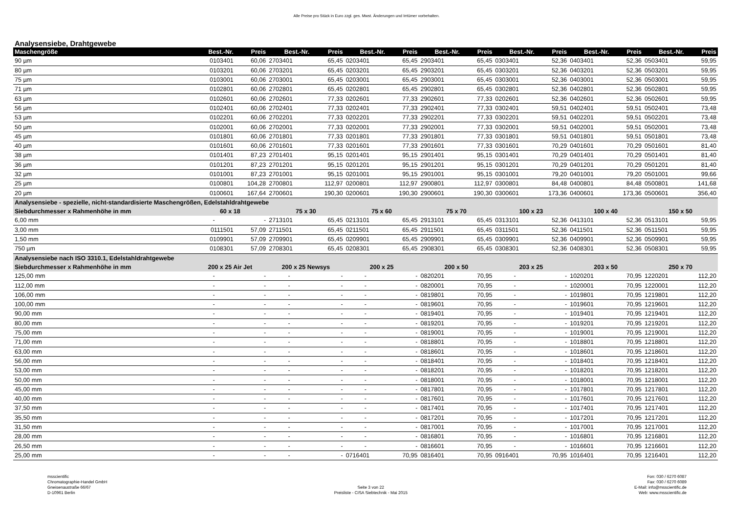Alle Preise pro Stück in Euro zzgl. ges. Mwst. Änderungen und Irrtümer vorbehalten.
Analysensiebe, Drahtgewebe
| Maschengröße | Best.-Nr. | Preis | Best.-Nr. | Preis | Best.-Nr. | Preis | Best.-Nr. | Preis | Best.-Nr. | Preis | Best.-Nr. | Preis | Best.-Nr. | Preis |
| --- | --- | --- | --- | --- | --- | --- | --- | --- | --- | --- | --- | --- | --- | --- |
| 90 µm | 0103401 | 60,06 | 2703401 | 65,45 | 0203401 | 65,45 | 2903401 | 65,45 | 0303401 | 52,36 | 0403401 | 52,36 | 0503401 | 59,95 |
| 80 µm | 0103201 | 60,06 | 2703201 | 65,45 | 0203201 | 65,45 | 2903201 | 65,45 | 0303201 | 52,36 | 0403201 | 52,36 | 0503201 | 59,95 |
| 75 µm | 0103001 | 60,06 | 2703001 | 65,45 | 0203001 | 65,45 | 2903001 | 65,45 | 0303001 | 52,36 | 0403001 | 52,36 | 0503001 | 59,95 |
| 71 µm | 0102801 | 60,06 | 2702801 | 65,45 | 0202801 | 65,45 | 2902801 | 65,45 | 0302801 | 52,36 | 0402801 | 52,36 | 0502801 | 59,95 |
| 63 µm | 0102601 | 60,06 | 2702601 | 77,33 | 0202601 | 77,33 | 2902601 | 77,33 | 0202601 | 52,36 | 0402601 | 52,36 | 0502601 | 59,95 |
| 56 µm | 0102401 | 60,06 | 2702401 | 77,33 | 0202401 | 77,33 | 2902401 | 77,33 | 0302401 | 59,51 | 0402401 | 59,51 | 0502401 | 73,48 |
| 53 µm | 0102201 | 60,06 | 2702201 | 77,33 | 0202201 | 77,33 | 2902201 | 77,33 | 0302201 | 59,51 | 0402201 | 59,51 | 0502201 | 73,48 |
| 50 µm | 0102001 | 60,06 | 2702001 | 77,33 | 0202001 | 77,33 | 2902001 | 77,33 | 0302001 | 59,51 | 0402001 | 59,51 | 0502001 | 73,48 |
| 45 µm | 0101801 | 60,06 | 2701801 | 77,33 | 0201801 | 77,33 | 2901801 | 77,33 | 0301801 | 59,51 | 0401801 | 59,51 | 0501801 | 73,48 |
| 40 µm | 0101601 | 60,06 | 2701601 | 77,33 | 0201601 | 77,33 | 2901601 | 77,33 | 0301601 | 70,29 | 0401601 | 70,29 | 0501601 | 81,40 |
| 38 µm | 0101401 | 87,23 | 2701401 | 95,15 | 0201401 | 95,15 | 2901401 | 95,15 | 0301401 | 70,29 | 0401401 | 70,29 | 0501401 | 81,40 |
| 36 µm | 0101201 | 87,23 | 2701201 | 95,15 | 0201201 | 95,15 | 2901201 | 95,15 | 0301201 | 70,29 | 0401201 | 70,29 | 0501201 | 81,40 |
| 32 µm | 0101001 | 87,23 | 2701001 | 95,15 | 0201001 | 95,15 | 2901001 | 95,15 | 0301001 | 79,20 | 0401001 | 79,20 | 0501001 | 99,66 |
| 25 µm | 0100801 | 104,28 | 2700801 | 112,97 | 0200801 | 112,97 | 2900801 | 112,97 | 0300801 | 84,48 | 0400801 | 84,48 | 0500801 | 141,68 |
| 20 µm | 0100601 | 167,64 | 2700601 | 190,30 | 0200601 | 190,30 | 2900601 | 190,30 | 0300601 | 173,36 | 0400601 | 173,36 | 0500601 | 356,40 |
| Analysensiebe - spezielle, nicht-standardisierte Maschengrößen, Edelstahldrahtgewebe | | | | | | | | | | | | | | |
| Siebdurchmesser x Rahmenhöhe in mm | 60 x 18 | | 75 x 30 | | 75 x 60 | | 75 x 70 | | 100 x 23 | | 100 x 40 | | 150 x 50 | |
| 6,00 mm | - | - | 2713101 | 65,45 | 0213101 | 65,45 | 2913101 | 65,45 | 0313101 | 52,36 | 0413101 | 52,36 | 0513101 | 59,95 |
| 3,00 mm | 0111501 | 57,09 | 2711501 | 65,45 | 0211501 | 65,45 | 2911501 | 65,45 | 0311501 | 52,36 | 0411501 | 52,36 | 0511501 | 59,95 |
| 1,50 mm | 0109901 | 57,09 | 2709901 | 65,45 | 0209901 | 65,45 | 2909901 | 65,45 | 0309901 | 52,36 | 0409901 | 52,36 | 0509901 | 59,95 |
| 750 µm | 0108301 | 57,09 | 2708301 | 65,45 | 0208301 | 65,45 | 2908301 | 65,45 | 0308301 | 52,36 | 0408301 | 52,36 | 0508301 | 59,95 |
| Analysensiebe nach ISO 3310.1, Edelstahldrahtgewebe | | | | | | | | | | | | | | |
| Siebdurchmesser x Rahmenhöhe in mm | 200 x 25 Air Jet | | 200 x 25 Newsys | | 200 x 25 | | 200 x 50 | | 203 x 25 | | 203 x 50 | | 250 x 70 | |
| 125,00 mm | - | - | - | - | - | - | 0820201 | 70,95 | - | - | 1020201 | 70,95 | 1220201 | 112,20 |
| 112,00 mm | - | - | - | - | - | - | 0820001 | 70,95 | - | - | 1020001 | 70,95 | 1220001 | 112,20 |
| 106,00 mm | - | - | - | - | - | - | 0819801 | 70,95 | - | - | 1019801 | 70,95 | 1219801 | 112,20 |
| 100,00 mm | - | - | - | - | - | - | 0819601 | 70,95 | - | - | 1019601 | 70,95 | 1219601 | 112,20 |
| 90,00 mm | - | - | - | - | - | - | 0819401 | 70,95 | - | - | 1019401 | 70,95 | 1219401 | 112,20 |
| 80,00 mm | - | - | - | - | - | - | 0819201 | 70,95 | - | - | 1019201 | 70,95 | 1219201 | 112,20 |
| 75,00 mm | - | - | - | - | - | - | 0819001 | 70,95 | - | - | 1019001 | 70,95 | 1219001 | 112,20 |
| 71,00 mm | - | - | - | - | - | - | 0818801 | 70,95 | - | - | 1018801 | 70,95 | 1218801 | 112,20 |
| 63,00 mm | - | - | - | - | - | - | 0818601 | 70,95 | - | - | 1018601 | 70,95 | 1218601 | 112,20 |
| 56,00 mm | - | - | - | - | - | - | 0818401 | 70,95 | - | - | 1018401 | 70,95 | 1218401 | 112,20 |
| 53,00 mm | - | - | - | - | - | - | 0818201 | 70,95 | - | - | 1018201 | 70,95 | 1218201 | 112,20 |
| 50,00 mm | - | - | - | - | - | - | 0818001 | 70,95 | - | - | 1018001 | 70,95 | 1218001 | 112,20 |
| 45,00 mm | - | - | - | - | - | - | 0817801 | 70,95 | - | - | 1017801 | 70,95 | 1217801 | 112,20 |
| 40,00 mm | - | - | - | - | - | - | 0817601 | 70,95 | - | - | 1017601 | 70,95 | 1217601 | 112,20 |
| 37,50 mm | - | - | - | - | - | - | 0817401 | 70,95 | - | - | 1017401 | 70,95 | 1217401 | 112,20 |
| 35,50 mm | - | - | - | - | - | - | 0817201 | 70,95 | - | - | 1017201 | 70,95 | 1217201 | 112,20 |
| 31,50 mm | - | - | - | - | - | - | 0817001 | 70,95 | - | - | 1017001 | 70,95 | 1217001 | 112,20 |
| 28,00 mm | - | - | - | - | - | - | 0816801 | 70,95 | - | - | 1016801 | 70,95 | 1216801 | 112,20 |
| 26,50 mm | - | - | - | - | - | - | 0816601 | 70,95 | - | - | 1016601 | 70,95 | 1216601 | 112,20 |
| 25,00 mm | - | - | - | - | 0716401 | 70,95 | 0816401 | 70,95 | 0916401 | 70,95 | 1016401 | 70,95 | 1216401 | 112,20 |
msscientific
Chromatographie-Handel GmbH
Gneisenaustraße 66/67
D-10961 Berlin
Seite 3 von 22
Preisliste - CISA Siebtechnik - Mai 2015
Fon: 030 / 6270 6087
Fax: 030 / 6270 6089
E-Mail: info@msscientific.de
Web: www.msscientific.de